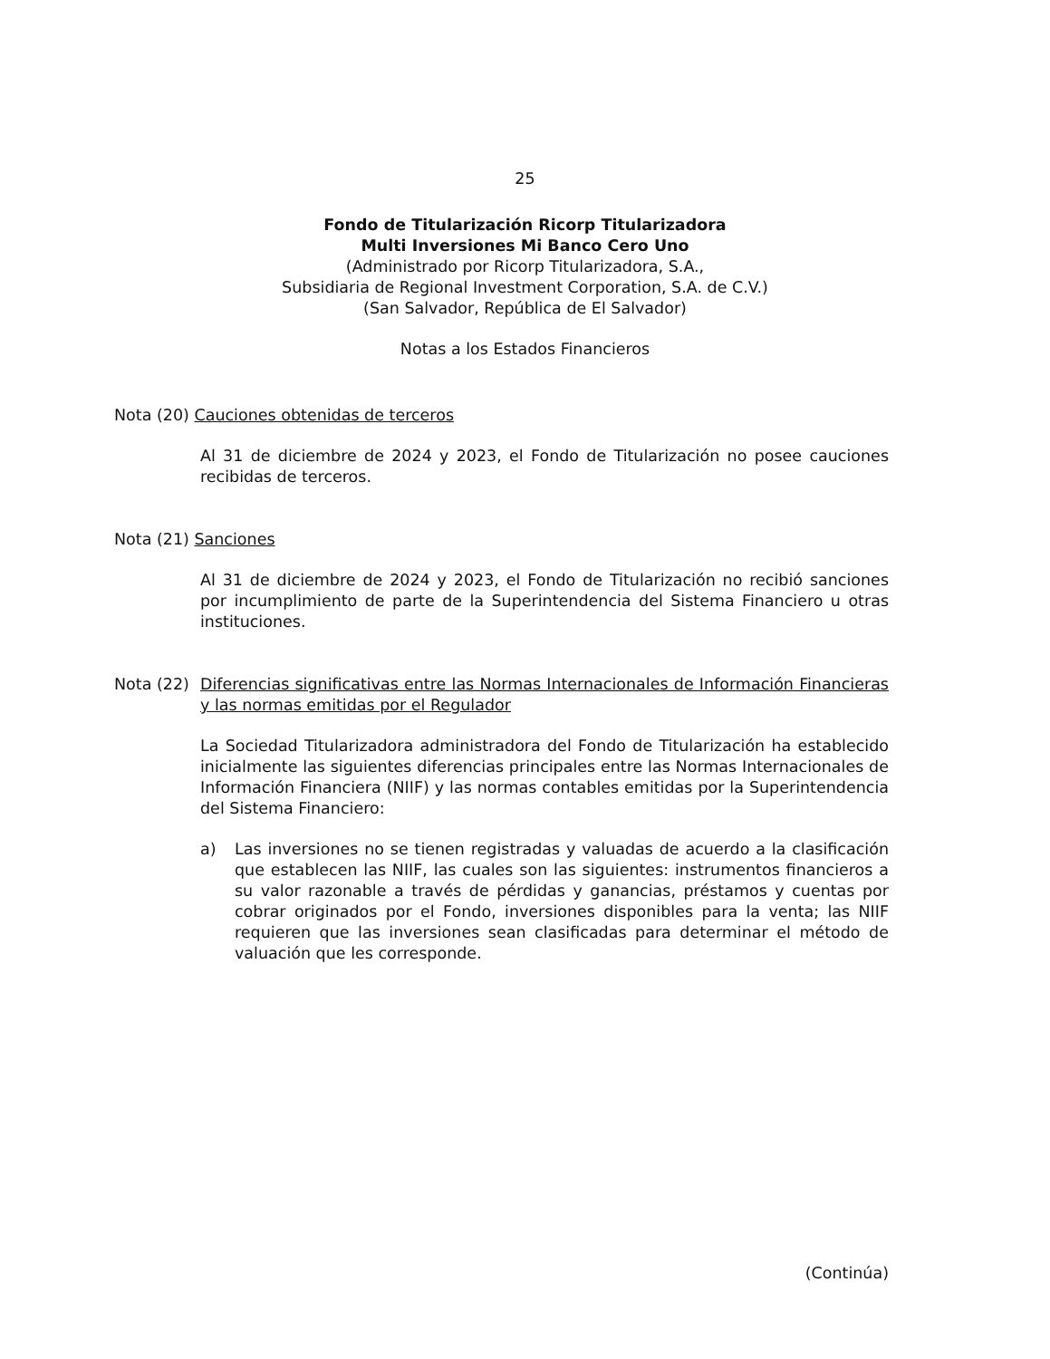25
Fondo de Titularización Ricorp Titularizadora
Multi Inversiones Mi Banco Cero Uno
(Administrado por Ricorp Titularizadora, S.A.,
Subsidiaria de Regional Investment Corporation, S.A. de C.V.)
(San Salvador, República de El Salvador)
Notas a los Estados Financieros
Nota (20) Cauciones obtenidas de terceros
Al 31 de diciembre de 2024 y 2023, el Fondo de Titularización no posee cauciones recibidas de terceros.
Nota (21) Sanciones
Al 31 de diciembre de 2024 y 2023, el Fondo de Titularización no recibió sanciones por incumplimiento de parte de la Superintendencia del Sistema Financiero u otras instituciones.
Nota (22) Diferencias significativas entre las Normas Internacionales de Información Financieras y las normas emitidas por el Regulador
La Sociedad Titularizadora administradora del Fondo de Titularización ha establecido inicialmente las siguientes diferencias principales entre las Normas Internacionales de Información Financiera (NIIF) y las normas contables emitidas por la Superintendencia del Sistema Financiero:
a) Las inversiones no se tienen registradas y valuadas de acuerdo a la clasificación que establecen las NIIF, las cuales son las siguientes: instrumentos financieros a su valor razonable a través de pérdidas y ganancias, préstamos y cuentas por cobrar originados por el Fondo, inversiones disponibles para la venta; las NIIF requieren que las inversiones sean clasificadas para determinar el método de valuación que les corresponde.
(Continúa)